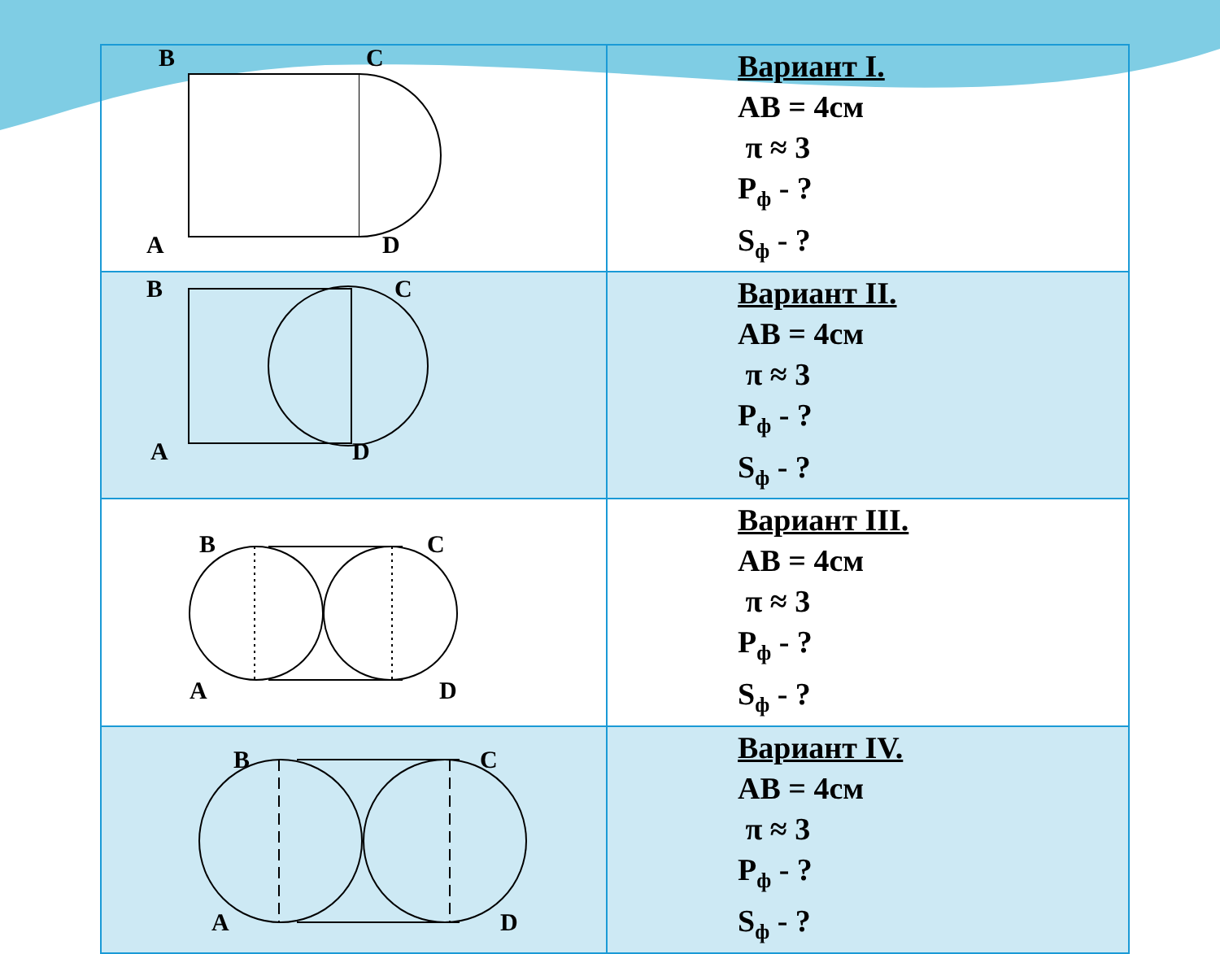| B C A D | Вариант I. AB = 4см π ≈ 3 P<sub>ф</sub> - ? S<sub>ф</sub> - ? |
| B C A D | Вариант II. AB = 4см π ≈ 3 P<sub>ф</sub> - ? S<sub>ф</sub> - ? |
| B C A D | Вариант III. AB = 4см π ≈ 3 P<sub>ф</sub> - ? S<sub>ф</sub> - ? |
| B C A D | Вариант IV. AB = 4см π ≈ 3 P<sub>ф</sub> - ? S<sub>ф</sub> - ? |